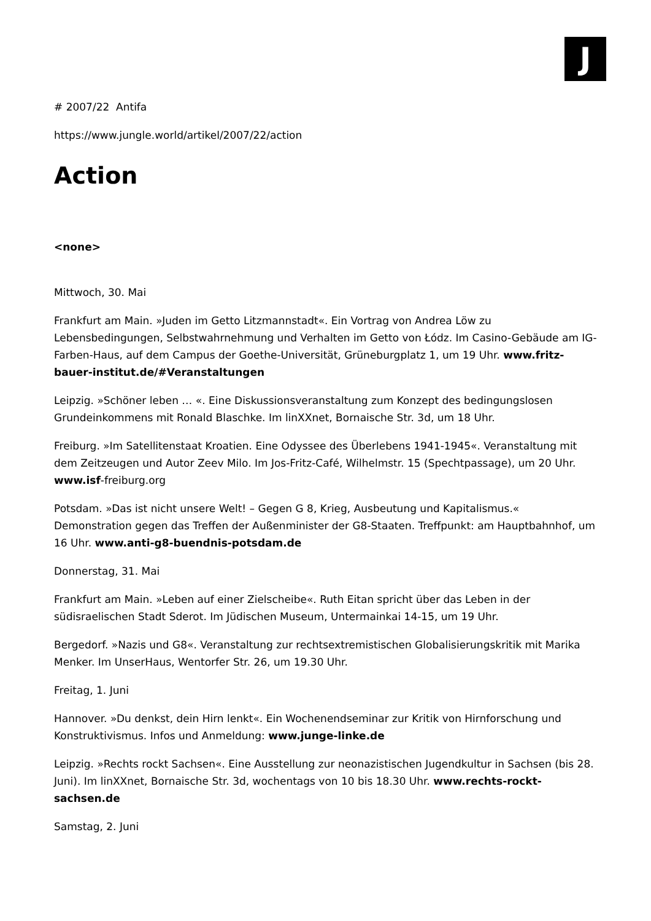J
# 2007/22 Antifa
https://www.jungle.world/artikel/2007/22/action
Action
<none>
Mittwoch, 30. Mai
Frankfurt am Main. »Juden im Getto Litzmannstadt«. Ein Vortrag von Andrea Löw zu Lebensbedingungen, Selbstwahrnehmung und Verhalten im Getto von Łódz. Im Casino-Gebäude am IG-Farben-Haus, auf dem Campus der Goethe-Universität, Grüneburgplatz 1, um 19 Uhr. www.fritz-bauer-institut.de/#Veranstaltungen
Leipzig. »Schöner leben … «. Eine Diskussionsveranstaltung zum Konzept des bedingungslosen Grundeinkommens mit Ronald Blaschke. Im linXXnet, Bornaische Str. 3d, um 18 Uhr.
Freiburg. »Im Satellitenstaat Kroatien. Eine Odyssee des Überlebens 1941-1945«. Veranstaltung mit dem Zeitzeugen und Autor Zeev Milo. Im Jos-Fritz-Café, Wilhelmstr. 15 (Spechtpassage), um 20 Uhr. www.isf-freiburg.org
Potsdam. »Das ist nicht unsere Welt! – Gegen G 8, Krieg, Ausbeutung und Kapitalismus.« Demonstration gegen das Treffen der Außenminister der G8-Staaten. Treffpunkt: am Hauptbahnhof, um 16 Uhr. www.anti-g8-buendnis-potsdam.de
Donnerstag, 31. Mai
Frankfurt am Main. »Leben auf einer Zielscheibe«. Ruth Eitan spricht über das Leben in der südisraelischen Stadt Sderot. Im Jüdischen Museum, Untermainkai 14-15, um 19 Uhr.
Bergedorf. »Nazis und G8«. Veranstaltung zur rechtsextremistischen Globalisierungskritik mit Marika Menker. Im UnserHaus, Wentorfer Str. 26, um 19.30 Uhr.
Freitag, 1. Juni
Hannover. »Du denkst, dein Hirn lenkt«. Ein Wochenendseminar zur Kritik von Hirnforschung und Konstruktivismus. Infos und Anmeldung: www.junge-linke.de
Leipzig. »Rechts rockt Sachsen«. Eine Ausstellung zur neonazistischen Jugendkultur in Sachsen (bis 28. Juni). Im linXXnet, Bornaische Str. 3d, wochentags von 10 bis 18.30 Uhr. www.rechts-rockt-sachsen.de
Samstag, 2. Juni